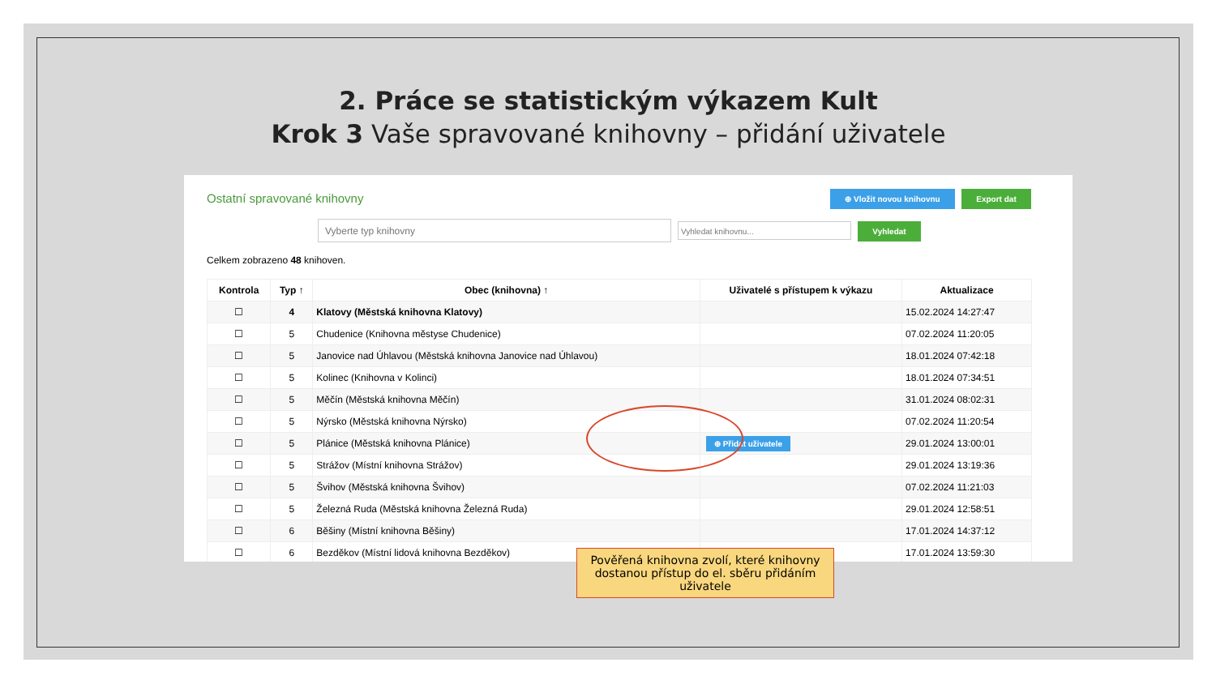2. Práce se statistickým výkazem Kult
Krok 3 Vaše spravované knihovny – přidání uživatele
Ostatní spravované knihovny ⊕ Vložit novou knihovnu Export dat
Vyberte typ knihovny Vyhledat knihovnu... Vyhledat
Celkem zobrazeno 48 knihoven.
| Kontrola | Typ ↑ | Obec (knihovna) ↑ | Uživatelé s přístupem k výkazu | Aktualizace |
| --- | --- | --- | --- | --- |
| ☐ | 4 | Klatovy (Městská knihovna Klatovy) | | 15.02.2024 14:27:47 |
| ☐ | 5 | Chudenice (Knihovna městyse Chudenice) | | 07.02.2024 11:20:05 |
| ☐ | 5 | Janovice nad Úhlavou (Městská knihovna Janovice nad Úhlavou) | | 18.01.2024 07:42:18 |
| ☐ | 5 | Kolinec (Knihovna v Kolinci) | | 18.01.2024 07:34:51 |
| ☐ | 5 | Měčín (Městská knihovna Měčín) | | 31.01.2024 08:02:31 |
| ☐ | 5 | Nýrsko (Městská knihovna Nýrsko) | | 07.02.2024 11:20:54 |
| ☐ | 5 | Plánice (Městská knihovna Plánice) | ⊕ Přidat uživatele | 29.01.2024 13:00:01 |
| ☐ | 5 | Strážov (Místní knihovna Strážov) | | 29.01.2024 13:19:36 |
| ☐ | 5 | Švihov (Městská knihovna Švihov) | | 07.02.2024 11:21:03 |
| ☐ | 5 | Železná Ruda (Městská knihovna Železná Ruda) | | 29.01.2024 12:58:51 |
| ☐ | 6 | Běšiny (Místní knihovna Běšiny) | | 17.01.2024 14:37:12 |
| ☐ | 6 | Bezděkov (Místní lidová knihovna Bezděkov) | | 17.01.2024 13:59:30 |
Pověřená knihovna zvolí, které knihovny dostanou přístup do el. sběru přidáním uživatele